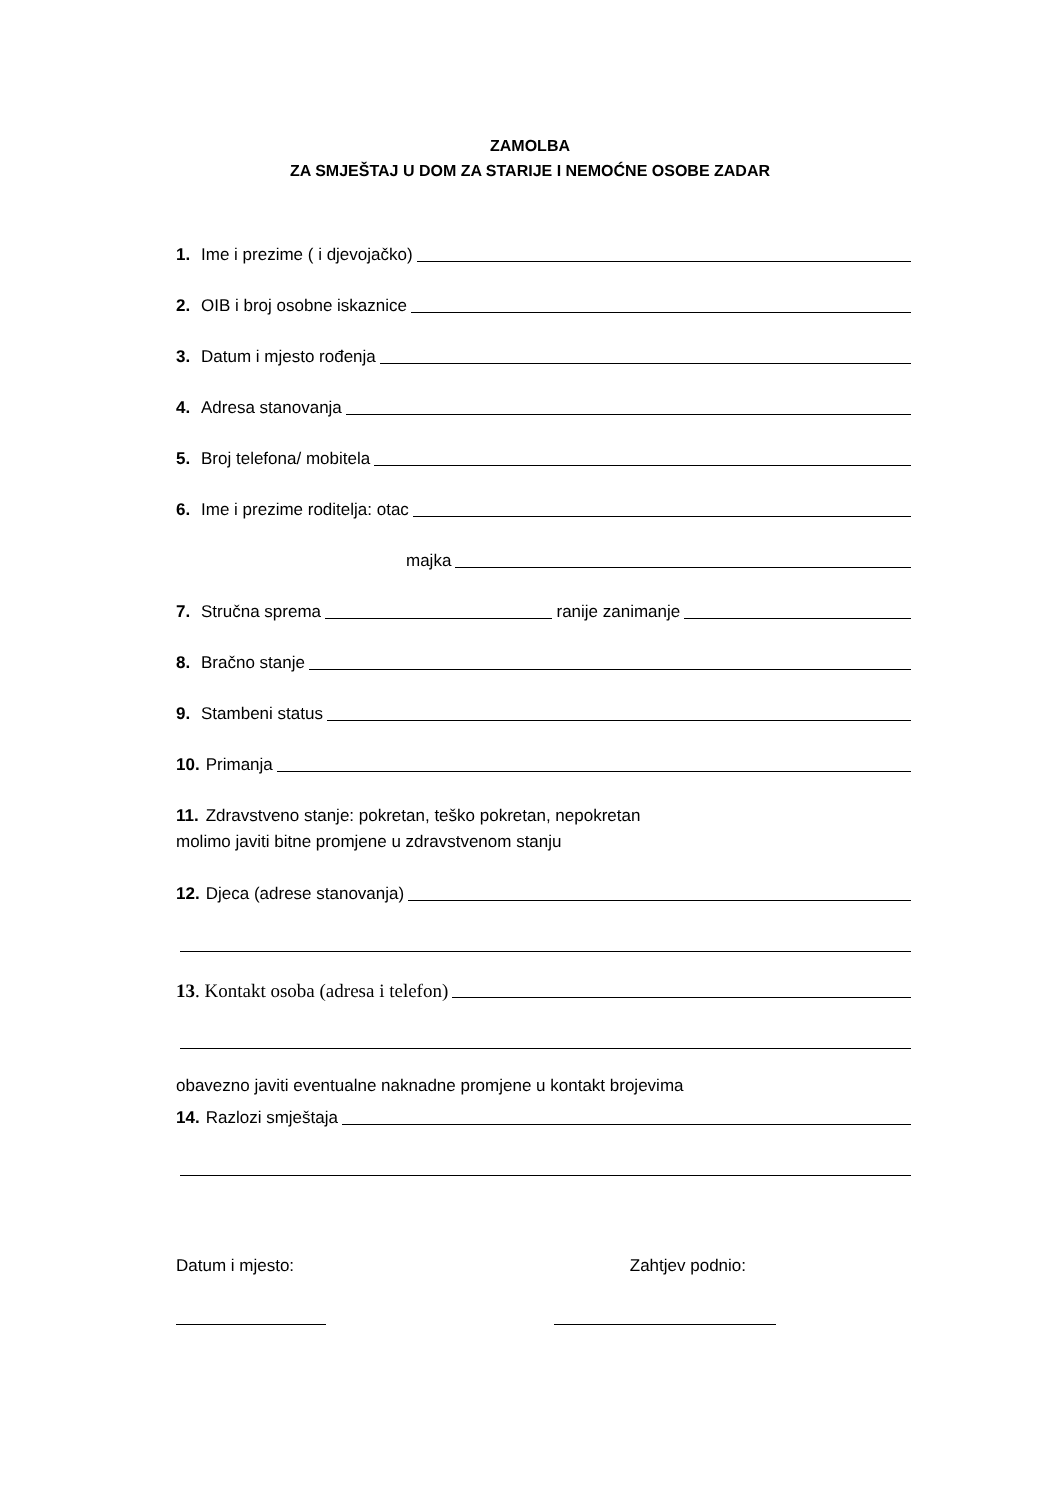ZAMOLBA
ZA SMJEŠTAJ U DOM ZA STARIJE I NEMOĆNE OSOBE ZADAR
1. Ime i prezime ( i djevojačko)
2. OIB i broj osobne iskaznice
3. Datum i mjesto rođenja
4. Adresa stanovanja
5. Broj telefona/ mobitela
6. Ime i prezime roditelja: otac
majka
7. Stručna sprema ranije zanimanje
8. Bračno stanje
9. Stambeni status
10. Primanja
11. Zdravstveno stanje: pokretan, teško pokretan, nepokretan
molimo javiti bitne promjene u zdravstvenom stanju
12. Djeca (adrese stanovanja)
13. Kontakt osoba (adresa i telefon)
obavezno javiti eventualne naknadne promjene u kontakt brojevima
14. Razlozi smještaja
Datum i mjesto: Zahtjev podnio: